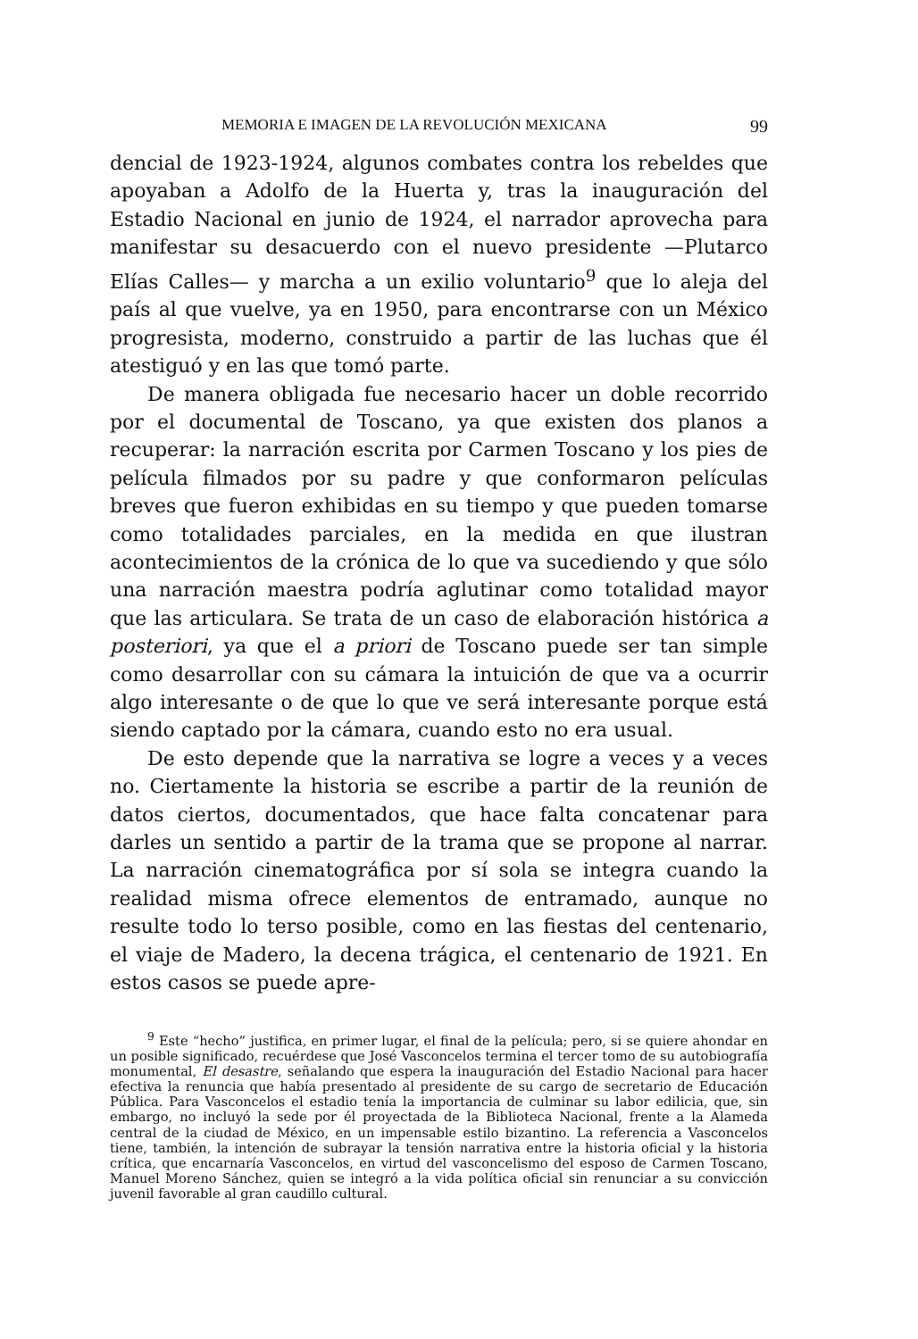MEMORIA E IMAGEN DE LA REVOLUCIÓN MEXICANA 99
dencial de 1923-1924, algunos combates contra los rebeldes que apoyaban a Adolfo de la Huerta y, tras la inauguración del Estadio Nacional en junio de 1924, el narrador aprovecha para manifestar su desacuerdo con el nuevo presidente —Plutarco Elías Calles— y marcha a un exilio voluntario<sup>9</sup> que lo aleja del país al que vuelve, ya en 1950, para encontrarse con un México progresista, moderno, construido a partir de las luchas que él atestiguó y en las que tomó parte.
De manera obligada fue necesario hacer un doble recorrido por el documental de Toscano, ya que existen dos planos a recuperar: la narración escrita por Carmen Toscano y los pies de película filmados por su padre y que conformaron películas breves que fueron exhibidas en su tiempo y que pueden tomarse como totalidades parciales, en la medida en que ilustran acontecimientos de la crónica de lo que va sucediendo y que sólo una narración maestra podría aglutinar como totalidad mayor que las articulara. Se trata de un caso de elaboración histórica a posteriori, ya que el a priori de Toscano puede ser tan simple como desarrollar con su cámara la intuición de que va a ocurrir algo interesante o de que lo que ve será interesante porque está siendo captado por la cámara, cuando esto no era usual.
De esto depende que la narrativa se logre a veces y a veces no. Ciertamente la historia se escribe a partir de la reunión de datos ciertos, documentados, que hace falta concatenar para darles un sentido a partir de la trama que se propone al narrar. La narración cinematográfica por sí sola se integra cuando la realidad misma ofrece elementos de entramado, aunque no resulte todo lo terso posible, como en las fiestas del centenario, el viaje de Madero, la decena trágica, el centenario de 1921. En estos casos se puede apre-
<sup>9</sup> Este “hecho” justifica, en primer lugar, el final de la película; pero, si se quiere ahondar en un posible significado, recuérdese que José Vasconcelos termina el tercer tomo de su autobiografía monumental, El desastre, señalando que espera la inauguración del Estadio Nacional para hacer efectiva la renuncia que había presentado al presidente de su cargo de secretario de Educación Pública. Para Vasconcelos el estadio tenía la importancia de culminar su labor edilicia, que, sin embargo, no incluyó la sede por él proyectada de la Biblioteca Nacional, frente a la Alameda central de la ciudad de México, en un impensable estilo bizantino. La referencia a Vasconcelos tiene, también, la intención de subrayar la tensión narrativa entre la historia oficial y la historia crítica, que encarnaría Vasconcelos, en virtud del vasconcelismo del esposo de Carmen Toscano, Manuel Moreno Sánchez, quien se integró a la vida política oficial sin renunciar a su convicción juvenil favorable al gran caudillo cultural.